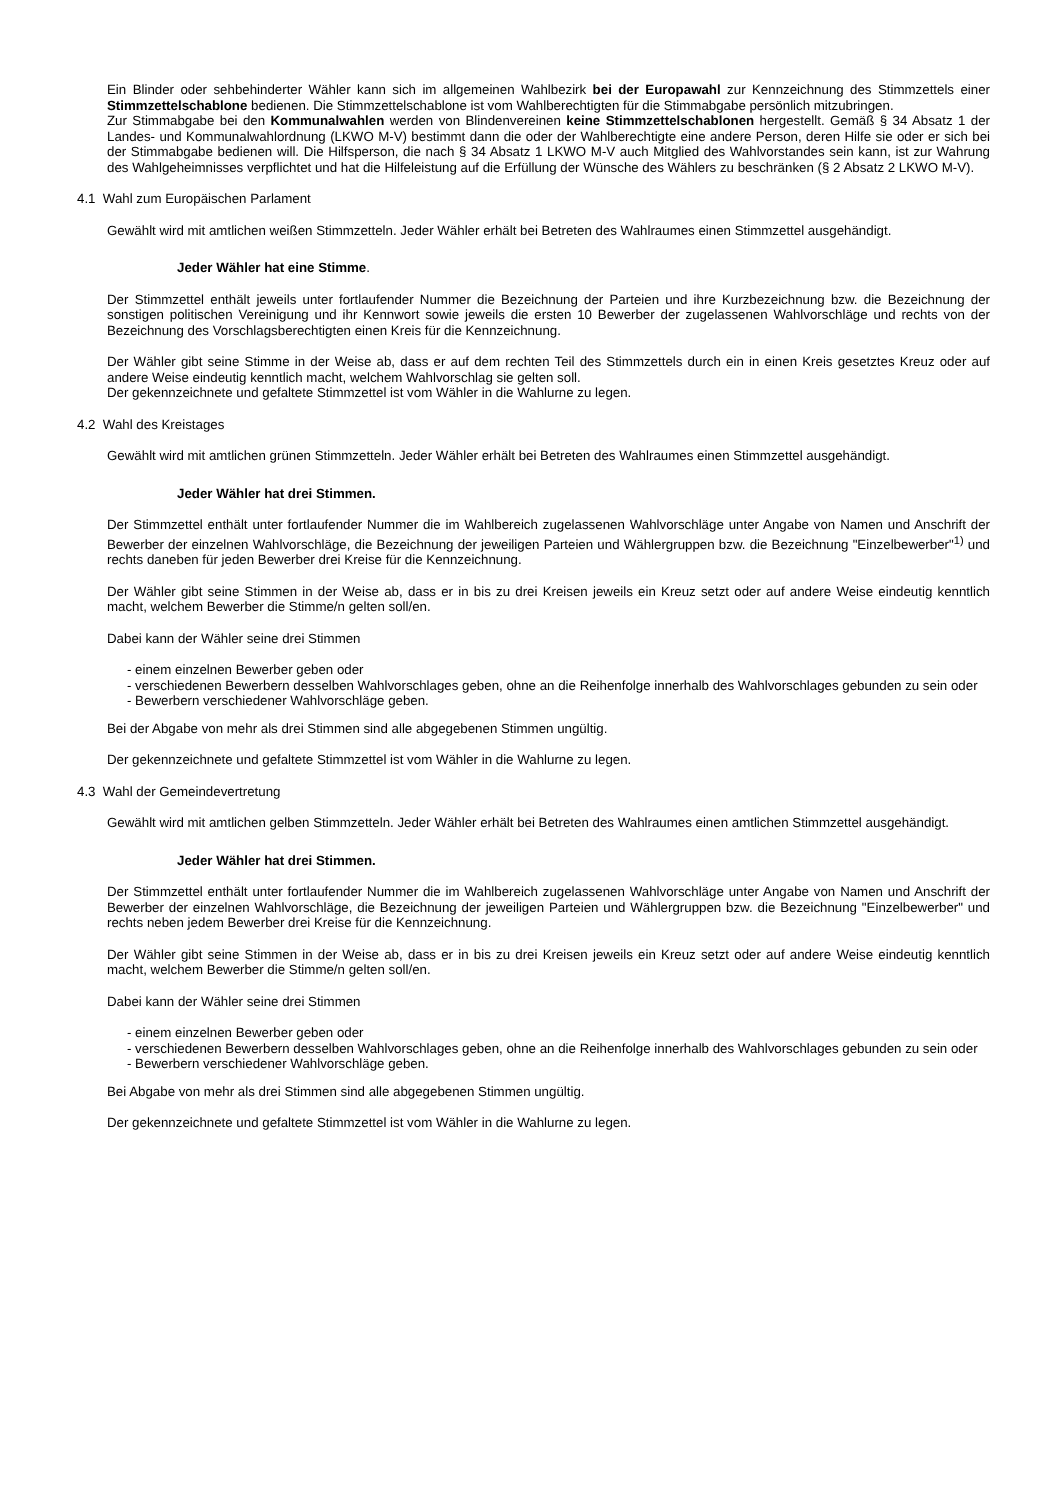Ein Blinder oder sehbehinderter Wähler kann sich im allgemeinen Wahlbezirk bei der Europawahl zur Kennzeichnung des Stimmzettels einer Stimmzettelschablone bedienen. Die Stimmzettelschablone ist vom Wahlberechtigten für die Stimmabgabe persönlich mitzubringen.
Zur Stimmabgabe bei den Kommunalwahlen werden von Blindenvereinen keine Stimmzettelschablonen hergestellt. Gemäß § 34 Absatz 1 der Landes- und Kommunalwahlordnung (LKWO M-V) bestimmt dann die oder der Wahlberechtigte eine andere Person, deren Hilfe sie oder er sich bei der Stimmabgabe bedienen will. Die Hilfsperson, die nach § 34 Absatz 1 LKWO M-V auch Mitglied des Wahlvorstandes sein kann, ist zur Wahrung des Wahlgeheimnisses verpflichtet und hat die Hilfeleistung auf die Erfüllung der Wünsche des Wählers zu beschränken (§ 2 Absatz 2 LKWO M-V).
4.1 Wahl zum Europäischen Parlament
Gewählt wird mit amtlichen weißen Stimmzetteln. Jeder Wähler erhält bei Betreten des Wahlraumes einen Stimmzettel ausgehändigt.
Jeder Wähler hat eine Stimme.
Der Stimmzettel enthält jeweils unter fortlaufender Nummer die Bezeichnung der Parteien und ihre Kurzbezeichnung bzw. die Bezeichnung der sonstigen politischen Vereinigung und ihr Kennwort sowie jeweils die ersten 10 Bewerber der zugelassenen Wahlvorschläge und rechts von der Bezeichnung des Vorschlagsberechtigten einen Kreis für die Kennzeichnung.
Der Wähler gibt seine Stimme in der Weise ab, dass er auf dem rechten Teil des Stimmzettels durch ein in einen Kreis gesetztes Kreuz oder auf andere Weise eindeutig kenntlich macht, welchem Wahlvorschlag sie gelten soll.
Der gekennzeichnete und gefaltete Stimmzettel ist vom Wähler in die Wahlurne zu legen.
4.2 Wahl des Kreistages
Gewählt wird mit amtlichen grünen Stimmzetteln. Jeder Wähler erhält bei Betreten des Wahlraumes einen Stimmzettel ausgehändigt.
Jeder Wähler hat drei Stimmen.
Der Stimmzettel enthält unter fortlaufender Nummer die im Wahlbereich zugelassenen Wahlvorschläge unter Angabe von Namen und Anschrift der Bewerber der einzelnen Wahlvorschläge, die Bezeichnung der jeweiligen Parteien und Wählergruppen bzw. die Bezeichnung "Einzelbewerber"<sup>1)</sup> und rechts daneben für jeden Bewerber drei Kreise für die Kennzeichnung.
Der Wähler gibt seine Stimmen in der Weise ab, dass er in bis zu drei Kreisen jeweils ein Kreuz setzt oder auf andere Weise eindeutig kenntlich macht, welchem Bewerber die Stimme/n gelten soll/en.
Dabei kann der Wähler seine drei Stimmen
- einem einzelnen Bewerber geben oder
- verschiedenen Bewerbern desselben Wahlvorschlages geben, ohne an die Reihenfolge innerhalb des Wahlvorschlages gebunden zu sein oder
- Bewerbern verschiedener Wahlvorschläge geben.
Bei der Abgabe von mehr als drei Stimmen sind alle abgegebenen Stimmen ungültig.
Der gekennzeichnete und gefaltete Stimmzettel ist vom Wähler in die Wahlurne zu legen.
4.3 Wahl der Gemeindevertretung
Gewählt wird mit amtlichen gelben Stimmzetteln. Jeder Wähler erhält bei Betreten des Wahlraumes einen amtlichen Stimmzettel ausgehändigt.
Jeder Wähler hat drei Stimmen.
Der Stimmzettel enthält unter fortlaufender Nummer die im Wahlbereich zugelassenen Wahlvorschläge unter Angabe von Namen und Anschrift der Bewerber der einzelnen Wahlvorschläge, die Bezeichnung der jeweiligen Parteien und Wählergruppen bzw. die Bezeichnung "Einzelbewerber" und rechts neben jedem Bewerber drei Kreise für die Kennzeichnung.
Der Wähler gibt seine Stimmen in der Weise ab, dass er in bis zu drei Kreisen jeweils ein Kreuz setzt oder auf andere Weise eindeutig kenntlich macht, welchem Bewerber die Stimme/n gelten soll/en.
Dabei kann der Wähler seine drei Stimmen
- einem einzelnen Bewerber geben oder
- verschiedenen Bewerbern desselben Wahlvorschlages geben, ohne an die Reihenfolge innerhalb des Wahlvorschlages gebunden zu sein oder
- Bewerbern verschiedener Wahlvorschläge geben.
Bei Abgabe von mehr als drei Stimmen sind alle abgegebenen Stimmen ungültig.
Der gekennzeichnete und gefaltete Stimmzettel ist vom Wähler in die Wahlurne zu legen.